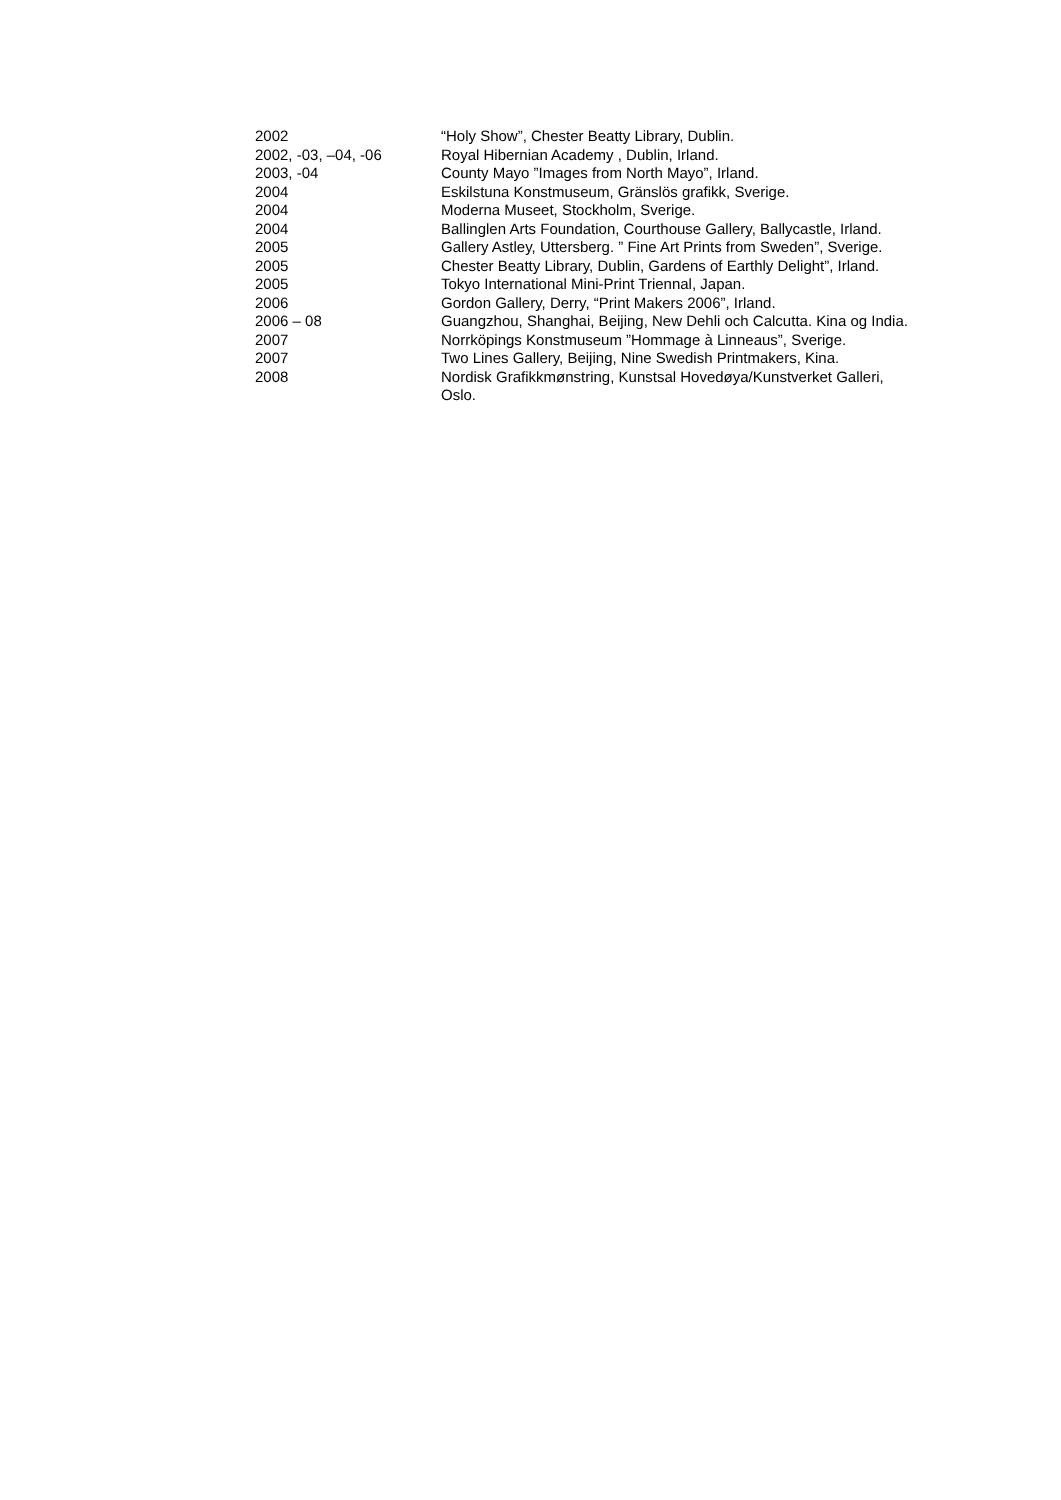| 2002 | “Holy Show”, Chester Beatty Library, Dublin. |
| 2002, -03, –04, -06 | Royal Hibernian Academy , Dublin, Irland. |
| 2003, -04 | County Mayo ”Images from North Mayo”, Irland. |
| 2004 | Eskilstuna Konstmuseum, Gränslös grafikk, Sverige. |
| 2004 | Moderna Museet, Stockholm, Sverige. |
| 2004 | Ballinglen Arts Foundation, Courthouse Gallery, Ballycastle, Irland. |
| 2005 | Gallery Astley, Uttersberg. ” Fine Art Prints from Sweden”, Sverige. |
| 2005 | Chester Beatty Library, Dublin, Gardens of Earthly Delight”, Irland. |
| 2005 | Tokyo International Mini-Print Triennal, Japan. |
| 2006 | Gordon Gallery, Derry, “Print Makers 2006”, Irland. |
| 2006 – 08 | Guangzhou, Shanghai, Beijing, New Dehli och Calcutta. Kina og India. |
| 2007 | Norrköpings Konstmuseum ”Hommage à Linneaus”, Sverige. |
| 2007 | Two Lines Gallery, Beijing, Nine Swedish Printmakers, Kina. |
| 2008 | Nordisk Grafikkmønstring, Kunstsal Hovedøya/Kunstverket Galleri, Oslo. |